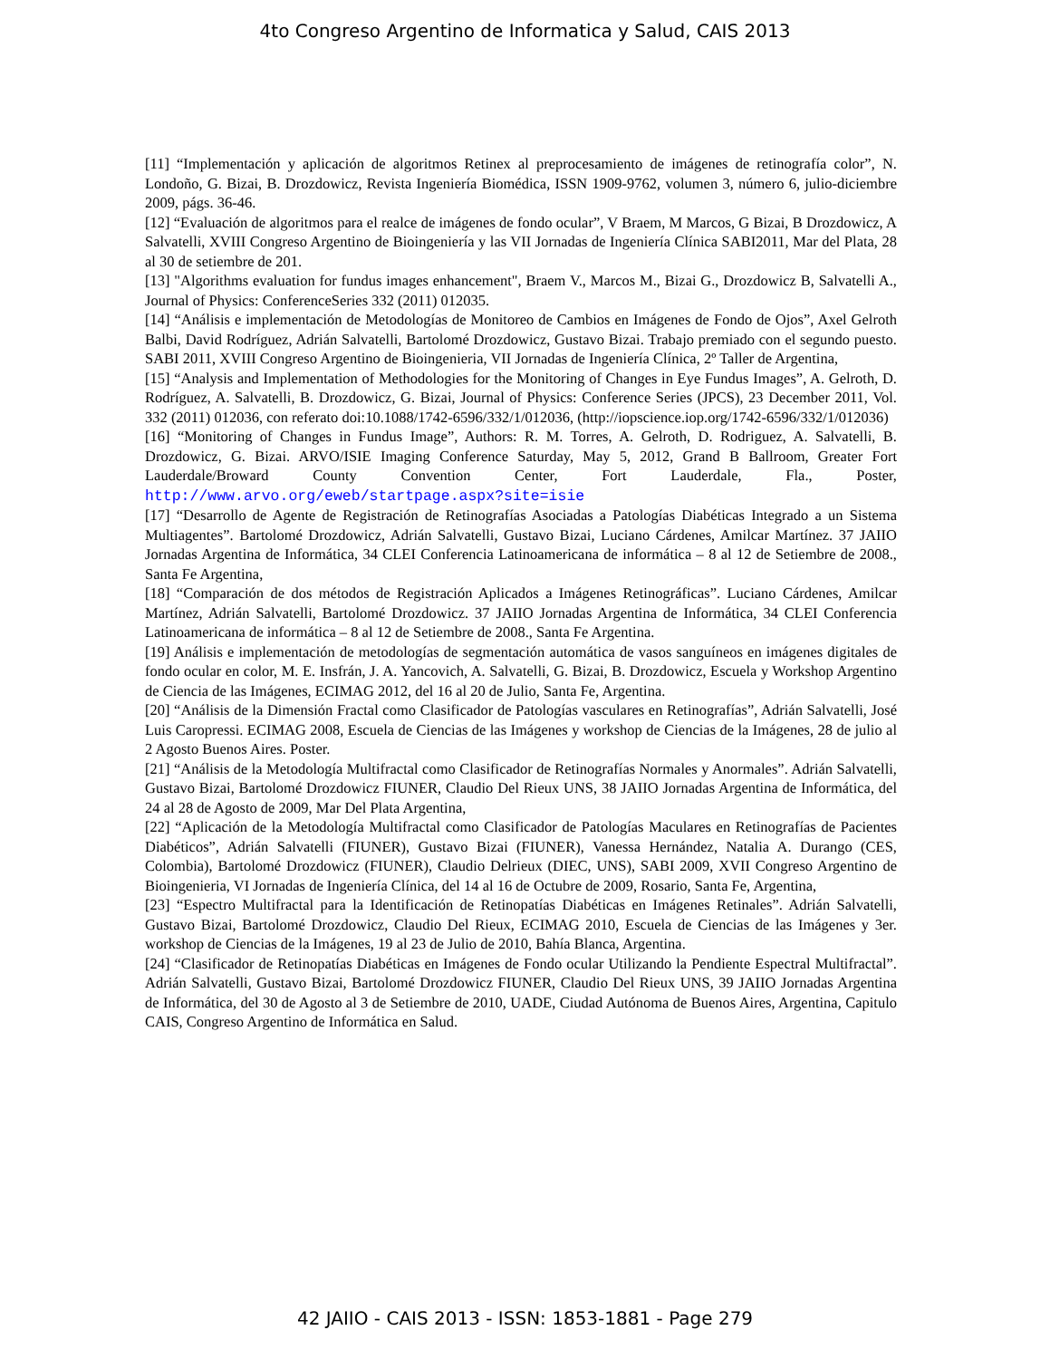4to Congreso Argentino de Informatica y Salud, CAIS 2013
[11] “Implementación y aplicación de algoritmos Retinex al preprocesamiento de imágenes de retinografía color”, N. Londoño, G. Bizai, B. Drozdowicz, Revista Ingeniería Biomédica, ISSN 1909-9762, volumen 3, número 6, julio-diciembre 2009, págs. 36-46.
[12] “Evaluación de algoritmos para el realce de imágenes de fondo ocular”, V Braem, M Marcos, G Bizai, B Drozdowicz, A Salvatelli, XVIII Congreso Argentino de Bioingeniería y las VII Jornadas de Ingeniería Clínica SABI2011, Mar del Plata, 28 al 30 de setiembre de 201.
[13] "Algorithms evaluation for fundus images enhancement", Braem V., Marcos M., Bizai G., Drozdowicz B, Salvatelli A., Journal of Physics: ConferenceSeries 332 (2011) 012035.
[14] “Análisis e implementación de Metodologías de Monitoreo de Cambios en Imágenes de Fondo de Ojos”, Axel Gelroth Balbi, David Rodríguez, Adrián Salvatelli, Bartolomé Drozdowicz, Gustavo Bizai. Trabajo premiado con el segundo puesto. SABI 2011, XVIII Congreso Argentino de Bioingenieria, VII Jornadas de Ingeniería Clínica, 2º Taller de Argentina,
[15] “Analysis and Implementation of Methodologies for the Monitoring of Changes in Eye Fundus Images”, A. Gelroth, D. Rodríguez, A. Salvatelli, B. Drozdowicz, G. Bizai, Journal of Physics: Conference Series (JPCS), 23 December 2011, Vol. 332 (2011) 012036, con referato doi:10.1088/1742-6596/332/1/012036, (http://iopscience.iop.org/1742-6596/332/1/012036)
[16] “Monitoring of Changes in Fundus Image”, Authors: R. M. Torres, A. Gelroth, D. Rodriguez, A. Salvatelli, B. Drozdowicz, G. Bizai. ARVO/ISIE Imaging Conference Saturday, May 5, 2012, Grand B Ballroom, Greater Fort Lauderdale/Broward County Convention Center, Fort Lauderdale, Fla., Poster, http://www.arvo.org/eweb/startpage.aspx?site=isie
[17] “Desarrollo de Agente de Registración de Retinografías Asociadas a Patologías Diabéticas Integrado a un Sistema Multiagentes”. Bartolomé Drozdowicz, Adrián Salvatelli, Gustavo Bizai, Luciano Cárdenes, Amilcar Martínez. 37 JAIIO Jornadas Argentina de Informática, 34 CLEI Conferencia Latinoamericana de informática – 8 al 12 de Setiembre de 2008., Santa Fe Argentina,
[18] “Comparación de dos métodos de Registración Aplicados a Imágenes Retinográficas”. Luciano Cárdenes, Amilcar Martínez, Adrián Salvatelli, Bartolomé Drozdowicz. 37 JAIIO Jornadas Argentina de Informática, 34 CLEI Conferencia Latinoamericana de informática – 8 al 12 de Setiembre de 2008., Santa Fe Argentina.
[19] Análisis e implementación de metodologías de segmentación automática de vasos sanguíneos en imágenes digitales de fondo ocular en color, M. E. Insfrán, J. A. Yancovich, A. Salvatelli, G. Bizai, B. Drozdowicz, Escuela y Workshop Argentino de Ciencia de las Imágenes, ECIMAG 2012, del 16 al 20 de Julio, Santa Fe, Argentina.
[20] “Análisis de la Dimensión Fractal como Clasificador de Patologías vasculares en Retinografías”, Adrián Salvatelli, José Luis Caropressi. ECIMAG 2008, Escuela de Ciencias de las Imágenes y workshop de Ciencias de la Imágenes, 28 de julio al 2 Agosto Buenos Aires. Poster.
[21] “Análisis de la Metodología Multifractal como Clasificador de Retinografías Normales y Anormales”. Adrián Salvatelli, Gustavo Bizai, Bartolomé Drozdowicz FIUNER, Claudio Del Rieux UNS, 38 JAIIO Jornadas Argentina de Informática, del 24 al 28 de Agosto de 2009, Mar Del Plata Argentina,
[22] “Aplicación de la Metodología Multifractal como Clasificador de Patologías Maculares en Retinografías de Pacientes Diabéticos”, Adrián Salvatelli (FIUNER), Gustavo Bizai (FIUNER), Vanessa Hernández, Natalia A. Durango (CES, Colombia), Bartolomé Drozdowicz (FIUNER), Claudio Delrieux (DIEC, UNS), SABI 2009, XVII Congreso Argentino de Bioingenieria, VI Jornadas de Ingeniería Clínica, del 14 al 16 de Octubre de 2009, Rosario, Santa Fe, Argentina,
[23] “Espectro Multifractal para la Identificación de Retinopatías Diabéticas en Imágenes Retinales”. Adrián Salvatelli, Gustavo Bizai, Bartolomé Drozdowicz, Claudio Del Rieux, ECIMAG 2010, Escuela de Ciencias de las Imágenes y 3er. workshop de Ciencias de la Imágenes, 19 al 23 de Julio de 2010, Bahía Blanca, Argentina.
[24] “Clasificador de Retinopatías Diabéticas en Imágenes de Fondo ocular Utilizando la Pendiente Espectral Multifractal”. Adrián Salvatelli, Gustavo Bizai, Bartolomé Drozdowicz FIUNER, Claudio Del Rieux UNS, 39 JAIIO Jornadas Argentina de Informática, del 30 de Agosto al 3 de Setiembre de 2010, UADE, Ciudad Autónoma de Buenos Aires, Argentina, Capitulo CAIS, Congreso Argentino de Informática en Salud.
42 JAIIO - CAIS 2013 - ISSN: 1853-1881 - Page 279